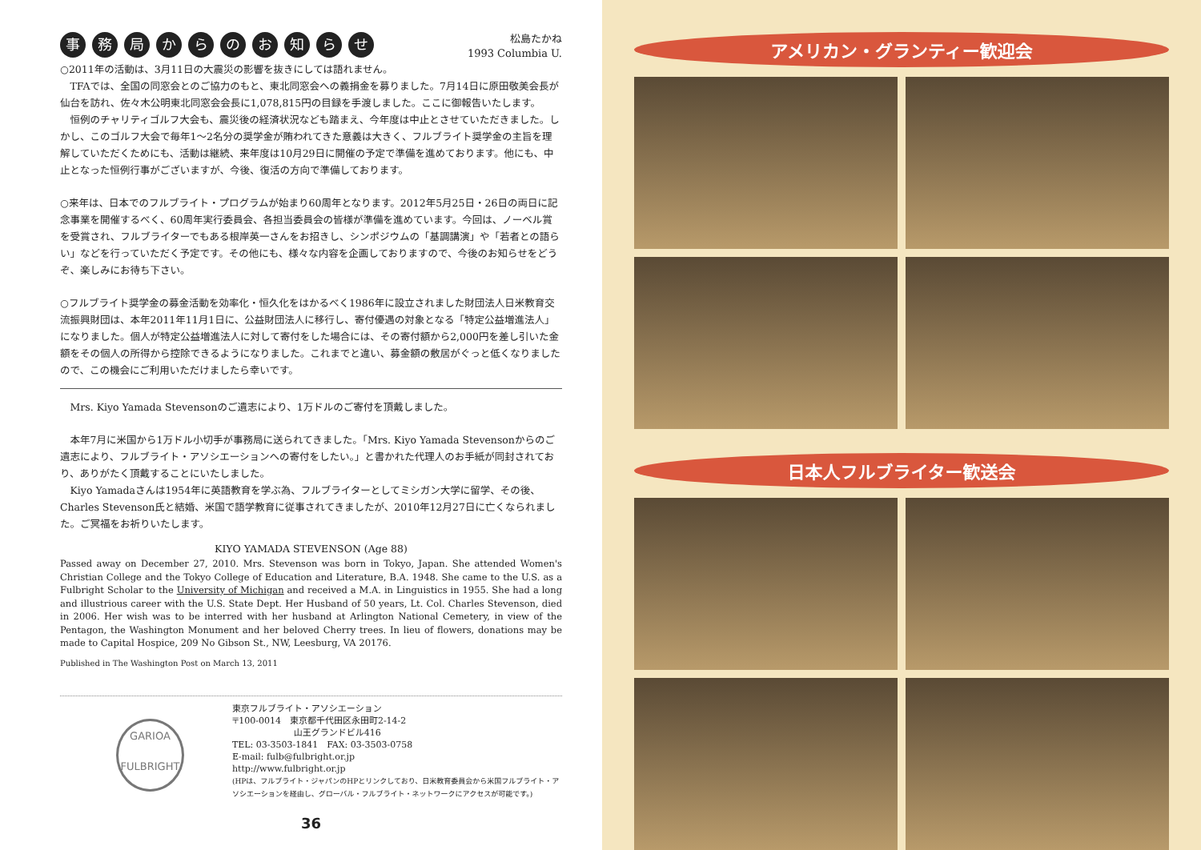事務局からのお知らせ
松島たかね
1993 Columbia U.
○2011年の活動は、3月11日の大震災の影響を抜きにしては語れません。
　TFAでは、全国の同窓会とのご協力のもと、東北同窓会への義捐金を募りました。7月14日に原田敬美会長が仙台を訪れ、佐々木公明東北同窓会会長に1,078,815円の目録を手渡しました。ここに御報告いたします。
　恒例のチャリティゴルフ大会も、震災後の経済状況なども踏まえ、今年度は中止とさせていただきました。しかし、このゴルフ大会で毎年1〜2名分の奨学金が賄われてきた意義は大きく、フルブライト奨学金の主旨を理解していただくためにも、活動は継続、来年度は10月29日に開催の予定で準備を進めております。他にも、中止となった恒例行事がございますが、今後、復活の方向で準備しております。
○来年は、日本でのフルブライト・プログラムが始まり60周年となります。2012年5月25日・26日の両日に記念事業を開催するべく、60周年実行委員会、各担当委員会の皆様が準備を進めています。今回は、ノーベル賞を受賞され、フルブライターでもある根岸英一さんをお招きし、シンポジウムの「基調講演」や「若者との語らい」などを行っていただく予定です。その他にも、様々な内容を企画しておりますので、今後のお知らせをどうぞ、楽しみにお待ち下さい。
○フルブライト奨学金の募金活動を効率化・恒久化をはかるべく1986年に設立されました財団法人日米教育交流振興財団は、本年2011年11月1日に、公益財団法人に移行し、寄付優遇の対象となる「特定公益増進法人」になりました。個人が特定公益増進法人に対して寄付をした場合には、その寄付額から2,000円を差し引いた金額をその個人の所得から控除できるようになりました。これまでと違い、募金額の敷居がぐっと低くなりましたので、この機会にご利用いただけましたら幸いです。
　Mrs. Kiyo Yamada Stevensonのご遺志により、1万ドルのご寄付を頂戴しました。
　本年7月に米国から1万ドル小切手が事務局に送られてきました。「Mrs. Kiyo Yamada Stevensonからのご遺志により、フルブライト・アソシエーションへの寄付をしたい。」と書かれた代理人のお手紙が同封されており、ありがたく頂戴することにいたしました。
　Kiyo Yamadaさんは1954年に英語教育を学ぶ為、フルブライターとしてミシガン大学に留学、その後、Charles Stevenson氏と結婚、米国で語学教育に従事されてきましたが、2010年12月27日に亡くなられました。ご冥福をお祈りいたします。
KIYO YAMADA STEVENSON (Age 88)
Passed away on December 27, 2010. Mrs. Stevenson was born in Tokyo, Japan. She attended Women's Christian College and the Tokyo College of Education and Literature, B.A. 1948. She came to the U.S. as a Fulbright Scholar to the University of Michigan and received a M.A. in Linguistics in 1955. She had a long and illustrious career with the U.S. State Dept. Her Husband of 50 years, Lt. Col. Charles Stevenson, died in 2006. Her wish was to be interred with her husband at Arlington National Cemetery, in view of the Pentagon, the Washington Monument and her beloved Cherry trees. In lieu of flowers, donations may be made to Capital Hospice, 209 No Gibson St., NW, Leesburg, VA 20176.
Published in The Washington Post on March 13, 2011
GARIOA
FULBRIGHT
東京フルブライト・アソシエーション
〒100-0014　東京都千代田区永田町2-14-2
　　　　　　　山王グランドビル416
TEL: 03-3503-1841　FAX: 03-3503-0758
E-mail: fulb@fulbright.or.jp
http://www.fulbright.or.jp
(HPは、フルブライト・ジャパンのHPとリンクしており、日米教育委員会から米国フルブライト・アソシエーションを経由し、グローバル・フルブライト・ネットワークにアクセスが可能です。)
36
アメリカン・グランティー歓迎会
日本人フルブライター歓送会